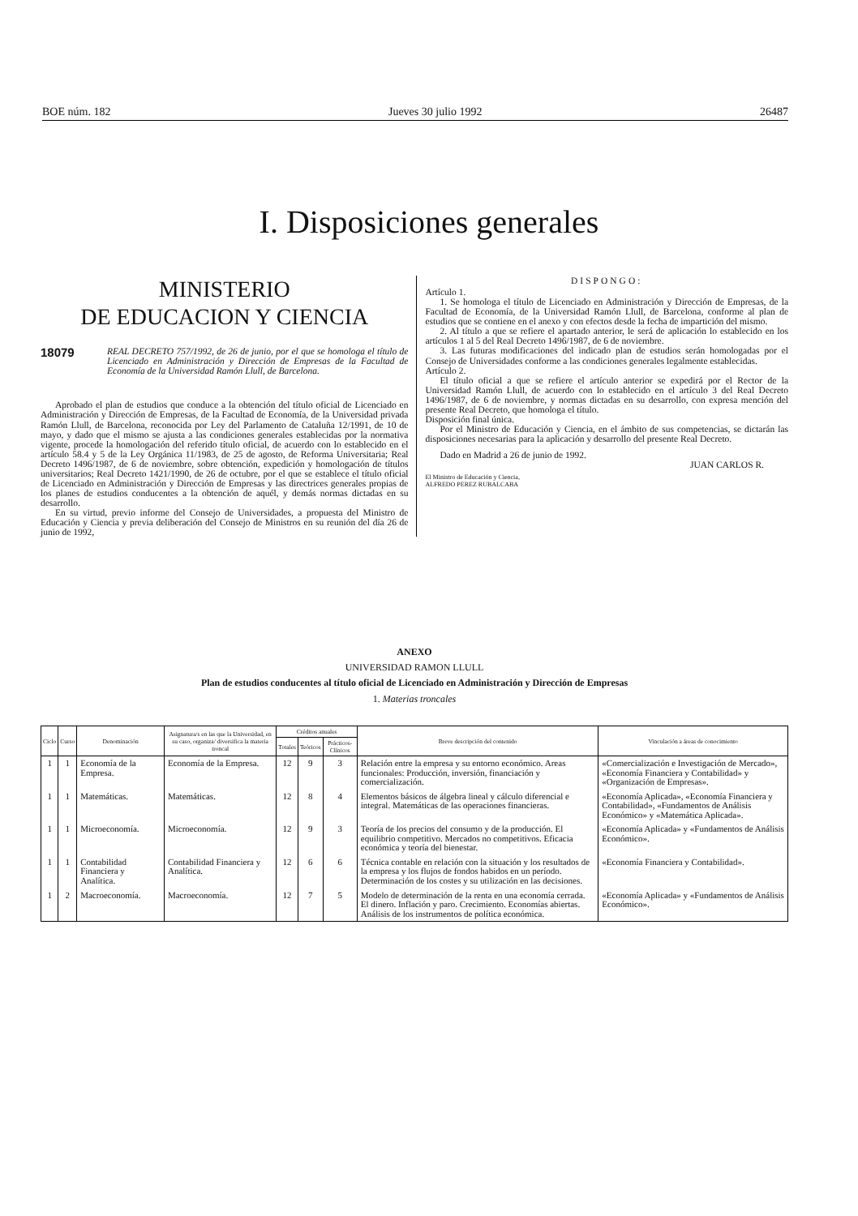BOE núm. 182 Jueves 30 julio 1992 26487
I. Disposiciones generales
MINISTERIO
DE EDUCACION Y CIENCIA
18079
REAL DECRETO 757/1992, de 26 de junio, por el que se homologa el título de Licenciado en Administración y Dirección de Empresas de la Facultad de Economía de la Universidad Ramón Llull, de Barcelona.
Aprobado el plan de estudios que conduce a la obtención del título oficial de Licenciado en Administración y Dirección de Empresas, de la Facultad de Economía, de la Universidad privada Ramón Llull, de Barcelona, reconocida por Ley del Parlamento de Cataluña 12/1991, de 10 de mayo, y dado que el mismo se ajusta a las condiciones generales establecidas por la normativa vigente, procede la homologación del referido título oficial, de acuerdo con lo establecido en el artículo 58.4 y 5 de la Ley Orgánica 11/1983, de 25 de agosto, de Reforma Universitaria; Real Decreto 1496/1987, de 6 de noviembre, sobre obtención, expedición y homologación de títulos universitarios; Real Decreto 1421/1990, de 26 de octubre, por el que se establece el título oficial de Licenciado en Administración y Dirección de Empresas y las directrices generales propias de los planes de estudios conducentes a la obtención de aquél, y demás normas dictadas en su desarrollo.
En su virtud, previo informe del Consejo de Universidades, a propuesta del Ministro de Educación y Ciencia y previa deliberación del Consejo de Ministros en su reunión del día 26 de junio de 1992,
DISPONGO:
Artículo 1.
1. Se homologa el título de Licenciado en Administración y Dirección de Empresas, de la Facultad de Economía, de la Universidad Ramón Llull, de Barcelona, conforme al plan de estudios que se contiene en el anexo y con efectos desde la fecha de impartición del mismo.
2. Al título a que se refiere el apartado anterior, le será de aplicación lo establecido en los artículos 1 al 5 del Real Decreto 1496/1987, de 6 de noviembre.
3. Las futuras modificaciones del indicado plan de estudios serán homologadas por el Consejo de Universidades conforme a las condiciones generales legalmente establecidas.
Artículo 2.
El título oficial a que se refiere el artículo anterior se expedirá por el Rector de la Universidad Ramón Llull, de acuerdo con lo establecido en el artículo 3 del Real Decreto 1496/1987, de 6 de noviembre, y normas dictadas en su desarrollo, con expresa mención del presente Real Decreto, que homologa el título.
Disposición final única.
Por el Ministro de Educación y Ciencia, en el ámbito de sus competencias, se dictarán las disposiciones necesarias para la aplicación y desarrollo del presente Real Decreto.
Dado en Madrid a 26 de junio de 1992.
JUAN CARLOS R.
El Ministro de Educación y Ciencia,
ALFREDO PEREZ RUBALCABA
ANEXO
UNIVERSIDAD RAMON LLULL
Plan de estudios conducentes al título oficial de Licenciado en Administración y Dirección de Empresas
1. Materias troncales
| Ciclo | Curso | Denominación | Asignatura/s en las que la Universidad, en su caso, organiza/ diversifica la materia troncal | Créditos anuales | | | Breve descripción del contenido | Vinculación a áreas de conocimiento |
| --- | --- | --- | --- | --- | --- | --- | --- | --- |
| | | | | Totales | Teóricos | Prácticos-Clínicos | | |
| 1 | 1 | Economía de la Empresa. | Economía de la Empresa. | 12 | 9 | 3 | Relación entre la empresa y su entorno económico. Areas funcionales: Producción, inversión, financiación y comercialización. | «Comercialización e Investigación de Mercado», «Economía Financiera y Contabilidad» y «Organización de Empresas». |
| 1 | 1 | Matemáticas. | Matemáticas. | 12 | 8 | 4 | Elementos básicos de álgebra lineal y cálculo diferencial e integral. Matemáticas de las operaciones financieras. | «Economía Aplicada», «Economía Financiera y Contabilidad», «Fundamentos de Análisis Económico» y «Matemática Aplicada». |
| 1 | 1 | Microeconomía. | Microeconomía. | 12 | 9 | 3 | Teoría de los precios del consumo y de la producción. El equilibrio competitivo. Mercados no competitivos. Eficacia económica y teoría del bienestar. | «Economía Aplicada» y «Fundamentos de Análisis Económico». |
| 1 | 1 | Contabilidad Financiera y Analítica. | Contabilidad Financiera y Analítica. | 12 | 6 | 6 | Técnica contable en relación con la situación y los resultados de la empresa y los flujos de fondos habidos en un período. Determinación de los costes y su utilización en las decisiones. | «Economía Financiera y Contabilidad». |
| 1 | 2 | Macroeconomía. | Macroeconomía. | 12 | 7 | 5 | Modelo de determinación de la renta en una economía cerrada. El dinero. Inflación y paro. Crecimiento. Economías abiertas. Análisis de los instrumentos de política económica. | «Economía Aplicada» y «Fundamentos de Análisis Económico». |